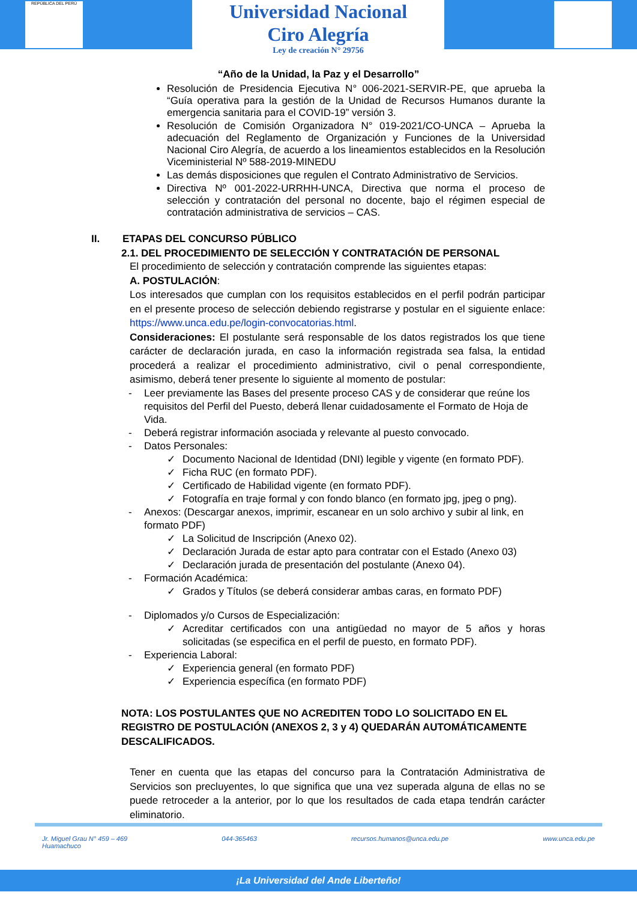REPÚBLICA DEL PERÚ
Universidad Nacional
Ciro Alegría
Ley de creación N° 29756
“Año de la Unidad, la Paz y el Desarrollo”
Resolución de Presidencia Ejecutiva N° 006-2021-SERVIR-PE, que aprueba la “Guía operativa para la gestión de la Unidad de Recursos Humanos durante la emergencia sanitaria para el COVID-19” versión 3.
Resolución de Comisión Organizadora N° 019-2021/CO-UNCA – Aprueba la adecuación del Reglamento de Organización y Funciones de la Universidad Nacional Ciro Alegría, de acuerdo a los lineamientos establecidos en la Resolución Viceministerial Nº 588-2019-MINEDU
Las demás disposiciones que regulen el Contrato Administrativo de Servicios.
Directiva Nº 001-2022-URRHH-UNCA, Directiva que norma el proceso de selección y contratación del personal no docente, bajo el régimen especial de contratación administrativa de servicios – CAS.
II. ETAPAS DEL CONCURSO PÚBLICO
2.1. DEL PROCEDIMIENTO DE SELECCIÓN Y CONTRATACIÓN DE PERSONAL
El procedimiento de selección y contratación comprende las siguientes etapas:
A. POSTULACIÓN:
Los interesados que cumplan con los requisitos establecidos en el perfil podrán participar en el presente proceso de selección debiendo registrarse y postular en el siguiente enlace: https://www.unca.edu.pe/login-convocatorias.html.
Consideraciones: El postulante será responsable de los datos registrados los que tiene carácter de declaración jurada, en caso la información registrada sea falsa, la entidad procederá a realizar el procedimiento administrativo, civil o penal correspondiente, asimismo, deberá tener presente lo siguiente al momento de postular:
- Leer previamente las Bases del presente proceso CAS y de considerar que reúne los requisitos del Perfil del Puesto, deberá llenar cuidadosamente el Formato de Hoja de Vida.
- Deberá registrar información asociada y relevante al puesto convocado.
- Datos Personales:
✓ Documento Nacional de Identidad (DNI) legible y vigente (en formato PDF).
✓ Ficha RUC (en formato PDF).
✓ Certificado de Habilidad vigente (en formato PDF).
✓ Fotografía en traje formal y con fondo blanco (en formato jpg, jpeg o png).
- Anexos: (Descargar anexos, imprimir, escanear en un solo archivo y subir al link, en formato PDF)
✓ La Solicitud de Inscripción (Anexo 02).
✓ Declaración Jurada de estar apto para contratar con el Estado (Anexo 03)
✓ Declaración jurada de presentación del postulante (Anexo 04).
- Formación Académica:
✓ Grados y Títulos (se deberá considerar ambas caras, en formato PDF)
- Diplomados y/o Cursos de Especialización:
✓ Acreditar certificados con una antigüedad no mayor de 5 años y horas solicitadas (se especifica en el perfil de puesto, en formato PDF).
- Experiencia Laboral:
✓ Experiencia general (en formato PDF)
✓ Experiencia específica (en formato PDF)
NOTA: LOS POSTULANTES QUE NO ACREDITEN TODO LO SOLICITADO EN EL REGISTRO DE POSTULACIÓN (ANEXOS 2, 3 y 4) QUEDARÁN AUTOMÁTICAMENTE DESCALIFICADOS.
Tener en cuenta que las etapas del concurso para la Contratación Administrativa de Servicios son precluyentes, lo que significa que una vez superada alguna de ellas no se puede retroceder a la anterior, por lo que los resultados de cada etapa tendrán carácter eliminatorio.
Jr. Miguel Grau N° 459 – 469
Huamachuco 044-365463 recursos.humanos@unca.edu.pe www.unca.edu.pe
¡La Universidad del Ande Liberteño!